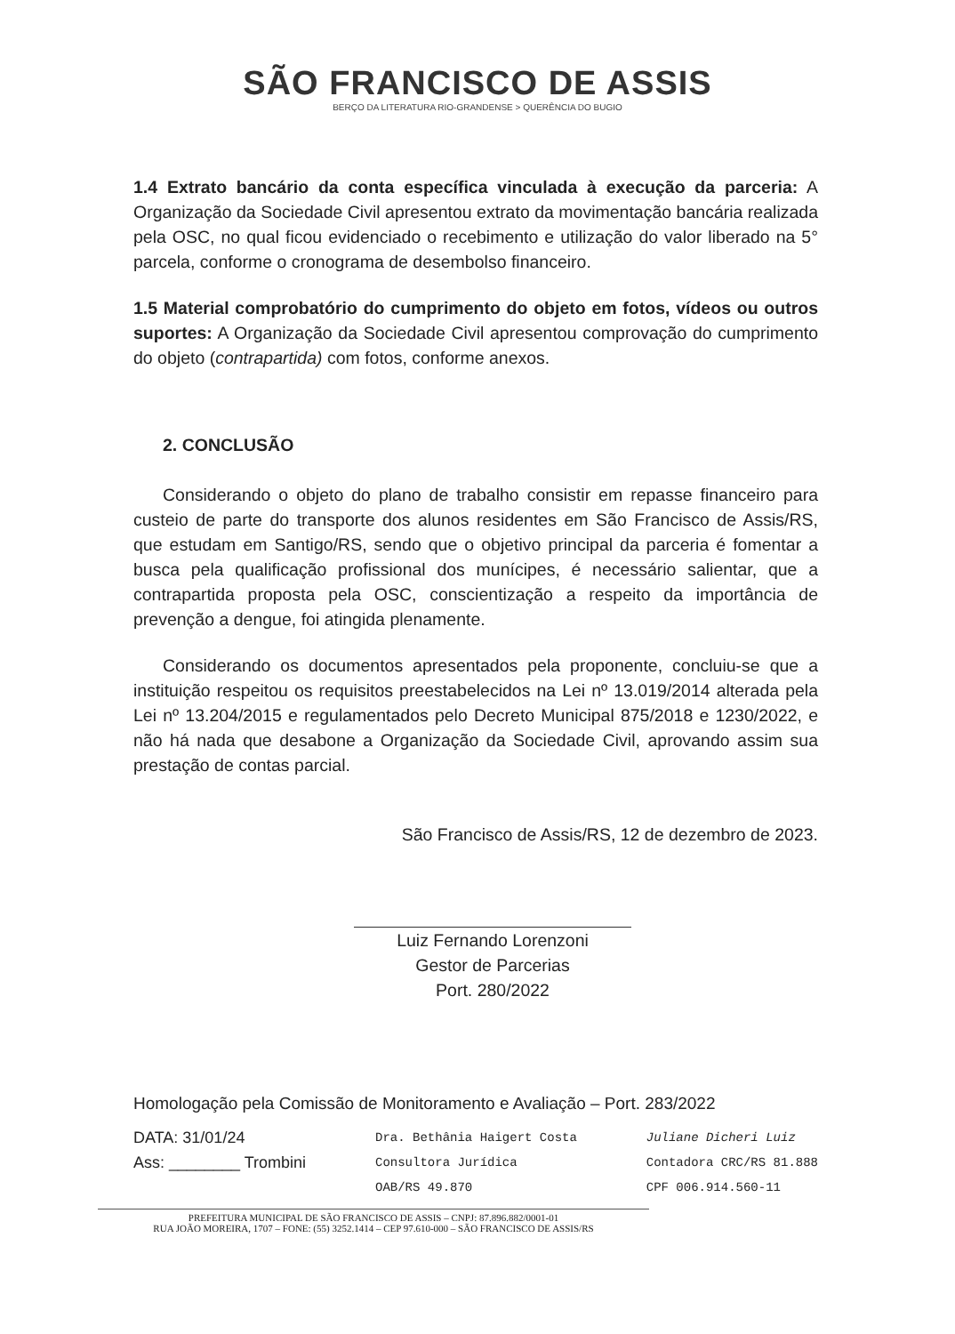SÃO FRANCISCO DE ASSIS
BERÇO DA LITERATURA RIO-GRANDENSE > QUERÊNCIA DO BUGIO
1.4 Extrato bancário da conta específica vinculada à execução da parceria: A Organização da Sociedade Civil apresentou extrato da movimentação bancária realizada pela OSC, no qual ficou evidenciado o recebimento e utilização do valor liberado na 5° parcela, conforme o cronograma de desembolso financeiro.
1.5 Material comprobatório do cumprimento do objeto em fotos, vídeos ou outros suportes: A Organização da Sociedade Civil apresentou comprovação do cumprimento do objeto (contrapartida) com fotos, conforme anexos.
2. CONCLUSÃO
Considerando o objeto do plano de trabalho consistir em repasse financeiro para custeio de parte do transporte dos alunos residentes em São Francisco de Assis/RS, que estudam em Santigo/RS, sendo que o objetivo principal da parceria é fomentar a busca pela qualificação profissional dos munícipes, é necessário salientar, que a contrapartida proposta pela OSC, conscientização a respeito da importância de prevenção a dengue, foi atingida plenamente.
Considerando os documentos apresentados pela proponente, concluiu-se que a instituição respeitou os requisitos preestabelecidos na Lei nº 13.019/2014 alterada pela Lei nº 13.204/2015 e regulamentados pelo Decreto Municipal 875/2018 e 1230/2022, e não há nada que desabone a Organização da Sociedade Civil, aprovando assim sua prestação de contas parcial.
São Francisco de Assis/RS, 12 de dezembro de 2023.
Luiz Fernando Lorenzoni
Gestor de Parcerias
Port. 280/2022
Homologação pela Comissão de Monitoramento e Avaliação – Port. 283/2022
DATA: 31/01/24
Ass: ________ Trombini
Dra. Bethânia Haigert Costa
Consultora Jurídica
OAB/RS 49.870
Juliane Dicheri Luiz
Contadora CRC/RS 81.888
CPF 006.914.560-11
PREFEITURA MUNICIPAL DE SÃO FRANCISCO DE ASSIS – CNPJ: 87.896.882/0001-01
RUA JOÃO MOREIRA, 1707 – FONE: (55) 3252.1414 – CEP 97.610-000 – SÃO FRANCISCO DE ASSIS/RS